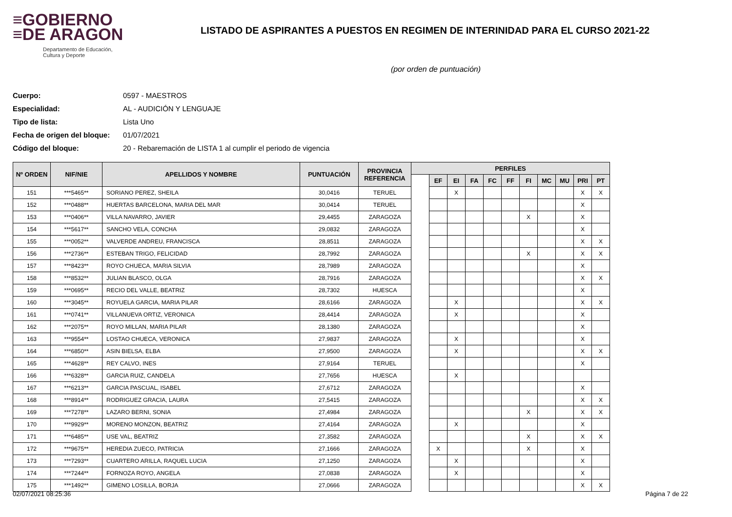≡GOBIERNO
≡DE ARAGON
Departamento de Educación,
Cultura y Deporte
LISTADO DE ASPIRANTES A PUESTOS EN REGIMEN DE INTERINIDAD PARA EL CURSO 2021-22
(por orden de puntuación)
Cuerpo: 0597 - MAESTROS
Especialidad: AL - AUDICIÓN Y LENGUAJE
Tipo de lista: Lista Uno
Fecha de origen del bloque: 01/07/2021
Código del bloque: 20 - Rebaremación de LISTA 1 al cumplir el periodo de vigencia
| Nº ORDEN | NIF/NIE | APELLIDOS Y NOMBRE | PUNTUACIÓN | PROVINCIA REFERENCIA | PERFILES | | | | | | | | | | |
| --- | --- | --- | --- | --- | --- | --- | --- | --- | --- | --- | --- | --- | --- | --- | --- |
| | | | | | | EF | EI | FA | FC | FF | FI | MC | MU | PRI | PT |
| 151 | ***5465** | SORIANO PEREZ, SHEILA | 30,0416 | TERUEL | | | X | | | | | | | X | X |
| 152 | ***0488** | HUERTAS BARCELONA, MARIA DEL MAR | 30,0414 | TERUEL | | | | | | | | | | X | |
| 153 | ***0406** | VILLA NAVARRO, JAVIER | 29,4455 | ZARAGOZA | | | | | | | X | | | X | |
| 154 | ***5617** | SANCHO VELA, CONCHA | 29,0832 | ZARAGOZA | | | | | | | | | | X | |
| 155 | ***0052** | VALVERDE ANDREU, FRANCISCA | 28,8511 | ZARAGOZA | | | | | | | | | | X | X |
| 156 | ***2736** | ESTEBAN TRIGO, FELICIDAD | 28,7992 | ZARAGOZA | | | | | | | X | | | X | X |
| 157 | ***8423** | ROYO CHUECA, MARIA SILVIA | 28,7989 | ZARAGOZA | | | | | | | | | | X | |
| 158 | ***8532** | JULIAN BLASCO, OLGA | 28,7916 | ZARAGOZA | | | | | | | | | | X | X |
| 159 | ***0695** | RECIO DEL VALLE, BEATRIZ | 28,7302 | HUESCA | | | | | | | | | | X | |
| 160 | ***3045** | ROYUELA GARCIA, MARIA PILAR | 28,6166 | ZARAGOZA | | | X | | | | | | | X | X |
| 161 | ***0741** | VILLANUEVA ORTIZ, VERONICA | 28,4414 | ZARAGOZA | | | X | | | | | | | X | |
| 162 | ***2075** | ROYO MILLAN, MARIA PILAR | 28,1380 | ZARAGOZA | | | | | | | | | | X | |
| 163 | ***9554** | LOSTAO CHUECA, VERONICA | 27,9837 | ZARAGOZA | | | X | | | | | | | X | |
| 164 | ***6850** | ASIN BIELSA, ELBA | 27,9500 | ZARAGOZA | | | X | | | | | | | X | X |
| 165 | ***4628** | REY CALVO, INES | 27,9164 | TERUEL | | | | | | | | | | X | |
| 166 | ***6328** | GARCIA RUIZ, CANDELA | 27,7656 | HUESCA | | | X | | | | | | | | |
| 167 | ***6213** | GARCIA PASCUAL, ISABEL | 27,6712 | ZARAGOZA | | | | | | | | | | X | |
| 168 | ***8914** | RODRIGUEZ GRACIA, LAURA | 27,5415 | ZARAGOZA | | | | | | | | | | X | X |
| 169 | ***7278** | LAZARO BERNI, SONIA | 27,4984 | ZARAGOZA | | | | | | | X | | | X | X |
| 170 | ***9929** | MORENO MONZON, BEATRIZ | 27,4164 | ZARAGOZA | | | X | | | | | | | X | |
| 171 | ***6485** | USE VAL, BEATRIZ | 27,3582 | ZARAGOZA | | | | | | | X | | | X | X |
| 172 | ***9675** | HEREDIA ZUECO, PATRICIA | 27,1666 | ZARAGOZA | | X | | | | | X | | | X | |
| 173 | ***7293** | CUARTERO ARILLA, RAQUEL LUCIA | 27,1250 | ZARAGOZA | | | X | | | | | | | X | |
| 174 | ***7244** | FORNOZA ROYO, ANGELA | 27,0838 | ZARAGOZA | | | X | | | | | | | X | |
| 175 | ***1492** | GIMENO LOSILLA, BORJA | 27,0666 | ZARAGOZA | | | | | | | | | | X | X |
02/07/2021 08:25:36 Página 7 de 22